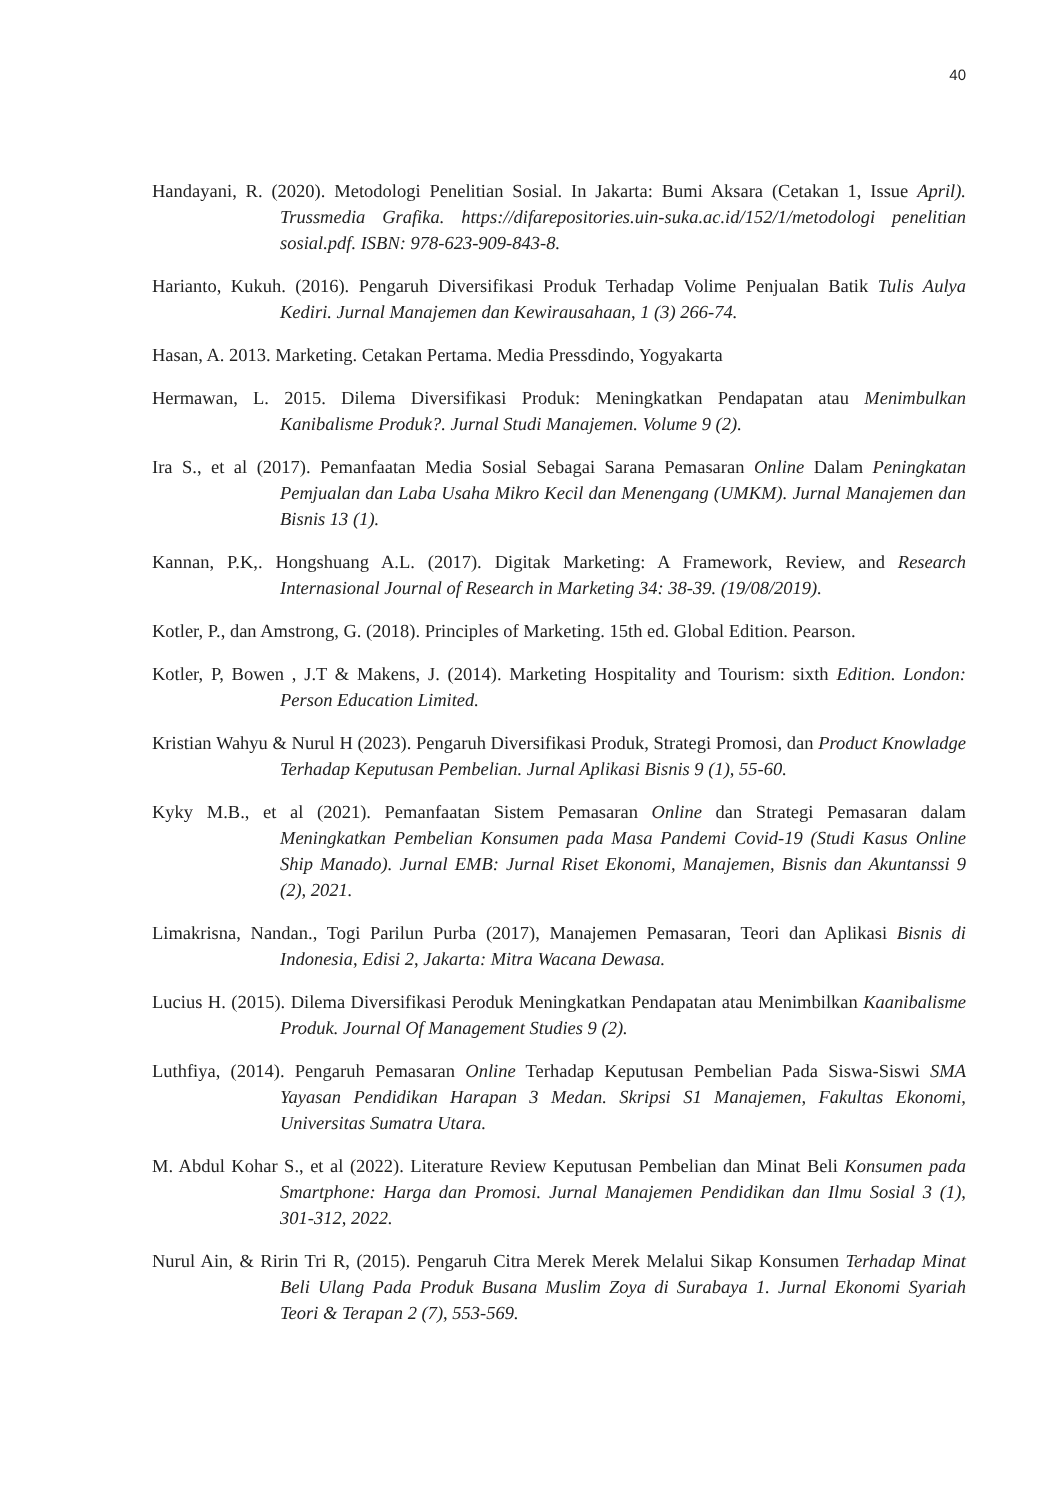40
Handayani, R. (2020). Metodologi Penelitian Sosial. In Jakarta: Bumi Aksara (Cetakan 1, Issue April). Trussmedia Grafika. https://difarepositories.uin-suka.ac.id/152/1/metodologi penelitian sosial.pdf. ISBN: 978-623-909-843-8.
Harianto, Kukuh. (2016). Pengaruh Diversifikasi Produk Terhadap Volime Penjualan Batik Tulis Aulya Kediri. Jurnal Manajemen dan Kewirausahaan, 1 (3) 266-74.
Hasan, A. 2013. Marketing. Cetakan Pertama. Media Pressdindo, Yogyakarta
Hermawan, L. 2015. Dilema Diversifikasi Produk: Meningkatkan Pendapatan atau Menimbulkan Kanibalisme Produk?. Jurnal Studi Manajemen. Volume 9 (2).
Ira S., et al (2017). Pemanfaatan Media Sosial Sebagai Sarana Pemasaran Online Dalam Peningkatan Pemjualan dan Laba Usaha Mikro Kecil dan Menengang (UMKM). Jurnal Manajemen dan Bisnis 13 (1).
Kannan, P.K,. Hongshuang A.L. (2017). Digitak Marketing: A Framework, Review, and Research Internasional Journal of Research in Marketing 34: 38-39. (19/08/2019).
Kotler, P., dan Amstrong, G. (2018). Principles of Marketing. 15th ed. Global Edition. Pearson.
Kotler, P, Bowen , J.T & Makens, J. (2014). Marketing Hospitality and Tourism: sixth Edition. London: Person Education Limited.
Kristian Wahyu & Nurul H (2023). Pengaruh Diversifikasi Produk, Strategi Promosi, dan Product Knowladge Terhadap Keputusan Pembelian. Jurnal Aplikasi Bisnis 9 (1), 55-60.
Kyky M.B., et al (2021). Pemanfaatan Sistem Pemasaran Online dan Strategi Pemasaran dalam Meningkatkan Pembelian Konsumen pada Masa Pandemi Covid-19 (Studi Kasus Online Ship Manado). Jurnal EMB: Jurnal Riset Ekonomi, Manajemen, Bisnis dan Akuntanssi 9 (2), 2021.
Limakrisna, Nandan., Togi Parilun Purba (2017), Manajemen Pemasaran, Teori dan Aplikasi Bisnis di Indonesia, Edisi 2, Jakarta: Mitra Wacana Dewasa.
Lucius H. (2015). Dilema Diversifikasi Peroduk Meningkatkan Pendapatan atau Menimbilkan Kaanibalisme Produk. Journal Of Management Studies 9 (2).
Luthfiya, (2014). Pengaruh Pemasaran Online Terhadap Keputusan Pembelian Pada Siswa-Siswi SMA Yayasan Pendidikan Harapan 3 Medan. Skripsi S1 Manajemen, Fakultas Ekonomi, Universitas Sumatra Utara.
M. Abdul Kohar S., et al (2022). Literature Review Keputusan Pembelian dan Minat Beli Konsumen pada Smartphone: Harga dan Promosi. Jurnal Manajemen Pendidikan dan Ilmu Sosial 3 (1), 301-312, 2022.
Nurul Ain, & Ririn Tri R, (2015). Pengaruh Citra Merek Merek Melalui Sikap Konsumen Terhadap Minat Beli Ulang Pada Produk Busana Muslim Zoya di Surabaya 1. Jurnal Ekonomi Syariah Teori & Terapan 2 (7), 553-569.